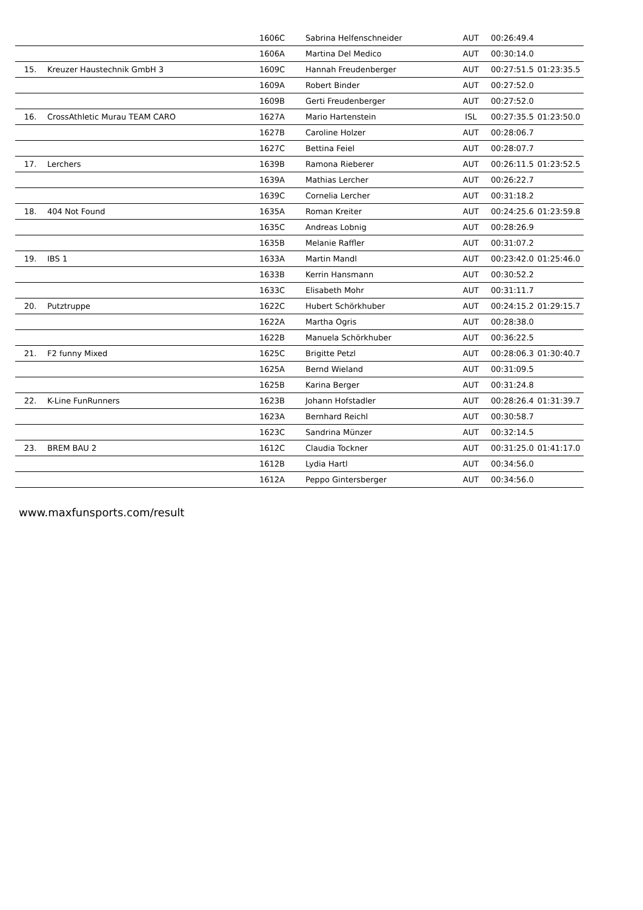| | | 1606C | Sabrina Helfenschneider | AUT | 00:26:49.4 | |
| | | 1606A | Martina Del Medico | AUT | 00:30:14.0 | |
| 15. | Kreuzer Haustechnik GmbH 3 | 1609C | Hannah Freudenberger | AUT | 00:27:51.5 | 01:23:35.5 |
| | | 1609A | Robert Binder | AUT | 00:27:52.0 | |
| | | 1609B | Gerti Freudenberger | AUT | 00:27:52.0 | |
| 16. | CrossAthletic Murau TEAM CARO | 1627A | Mario Hartenstein | ISL | 00:27:35.5 | 01:23:50.0 |
| | | 1627B | Caroline Holzer | AUT | 00:28:06.7 | |
| | | 1627C | Bettina Feiel | AUT | 00:28:07.7 | |
| 17. | Lerchers | 1639B | Ramona Rieberer | AUT | 00:26:11.5 | 01:23:52.5 |
| | | 1639A | Mathias Lercher | AUT | 00:26:22.7 | |
| | | 1639C | Cornelia Lercher | AUT | 00:31:18.2 | |
| 18. | 404 Not Found | 1635A | Roman Kreiter | AUT | 00:24:25.6 | 01:23:59.8 |
| | | 1635C | Andreas Lobnig | AUT | 00:28:26.9 | |
| | | 1635B | Melanie Raffler | AUT | 00:31:07.2 | |
| 19. | IBS 1 | 1633A | Martin Mandl | AUT | 00:23:42.0 | 01:25:46.0 |
| | | 1633B | Kerrin Hansmann | AUT | 00:30:52.2 | |
| | | 1633C | Elisabeth Mohr | AUT | 00:31:11.7 | |
| 20. | Putztruppe | 1622C | Hubert Schörkhuber | AUT | 00:24:15.2 | 01:29:15.7 |
| | | 1622A | Martha Ogris | AUT | 00:28:38.0 | |
| | | 1622B | Manuela Schörkhuber | AUT | 00:36:22.5 | |
| 21. | F2 funny Mixed | 1625C | Brigitte Petzl | AUT | 00:28:06.3 | 01:30:40.7 |
| | | 1625A | Bernd Wieland | AUT | 00:31:09.5 | |
| | | 1625B | Karina Berger | AUT | 00:31:24.8 | |
| 22. | K-Line FunRunners | 1623B | Johann Hofstadler | AUT | 00:28:26.4 | 01:31:39.7 |
| | | 1623A | Bernhard Reichl | AUT | 00:30:58.7 | |
| | | 1623C | Sandrina Münzer | AUT | 00:32:14.5 | |
| 23. | BREM BAU 2 | 1612C | Claudia Tockner | AUT | 00:31:25.0 | 01:41:17.0 |
| | | 1612B | Lydia Hartl | AUT | 00:34:56.0 | |
| | | 1612A | Peppo Gintersberger | AUT | 00:34:56.0 | |
www.maxfunsports.com/result